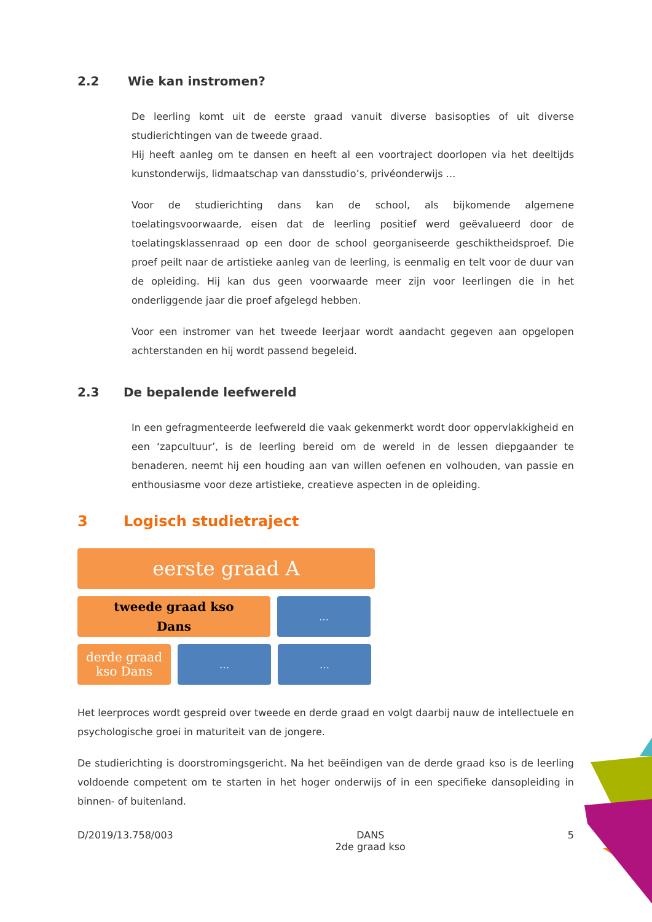2.2 Wie kan instromen?
De leerling komt uit de eerste graad vanuit diverse basisopties of uit diverse studierichtingen van de tweede graad.
Hij heeft aanleg om te dansen en heeft al een voortraject doorlopen via het deeltijds kunstonderwijs, lidmaatschap van dansstudio’s, privéonderwijs …
Voor de studierichting dans kan de school, als bijkomende algemene toelatingsvoorwaarde, eisen dat de leerling positief werd geëvalueerd door de toelatingsklassenraad op een door de school georganiseerde geschiktheidsproef. Die proef peilt naar de artistieke aanleg van de leerling, is eenmalig en telt voor de duur van de opleiding. Hij kan dus geen voorwaarde meer zijn voor leerlingen die in het onderliggende jaar die proef afgelegd hebben.
Voor een instromer van het tweede leerjaar wordt aandacht gegeven aan opgelopen achterstanden en hij wordt passend begeleid.
2.3 De bepalende leefwereld
In een gefragmenteerde leefwereld die vaak gekenmerkt wordt door oppervlakkigheid en een ‘zapcultuur’, is de leerling bereid om de wereld in de lessen diepgaander te benaderen, neemt hij een houding aan van willen oefenen en volhouden, van passie en enthousiasme voor deze artistieke, creatieve aspecten in de opleiding.
3 Logisch studietraject
eerste graad A
tweede graad kso
Dans
…
derde graad
kso Dans
… …
Het leerproces wordt gespreid over tweede en derde graad en volgt daarbij nauw de intellectuele en psychologische groei in maturiteit van de jongere.
De studierichting is doorstromingsgericht. Na het beëindigen van de derde graad kso is de leerling voldoende competent om te starten in het hoger onderwijs of in een specifieke dansopleiding in binnen- of buitenland.
D/2019/13.758/003 DANS
2de graad kso 5